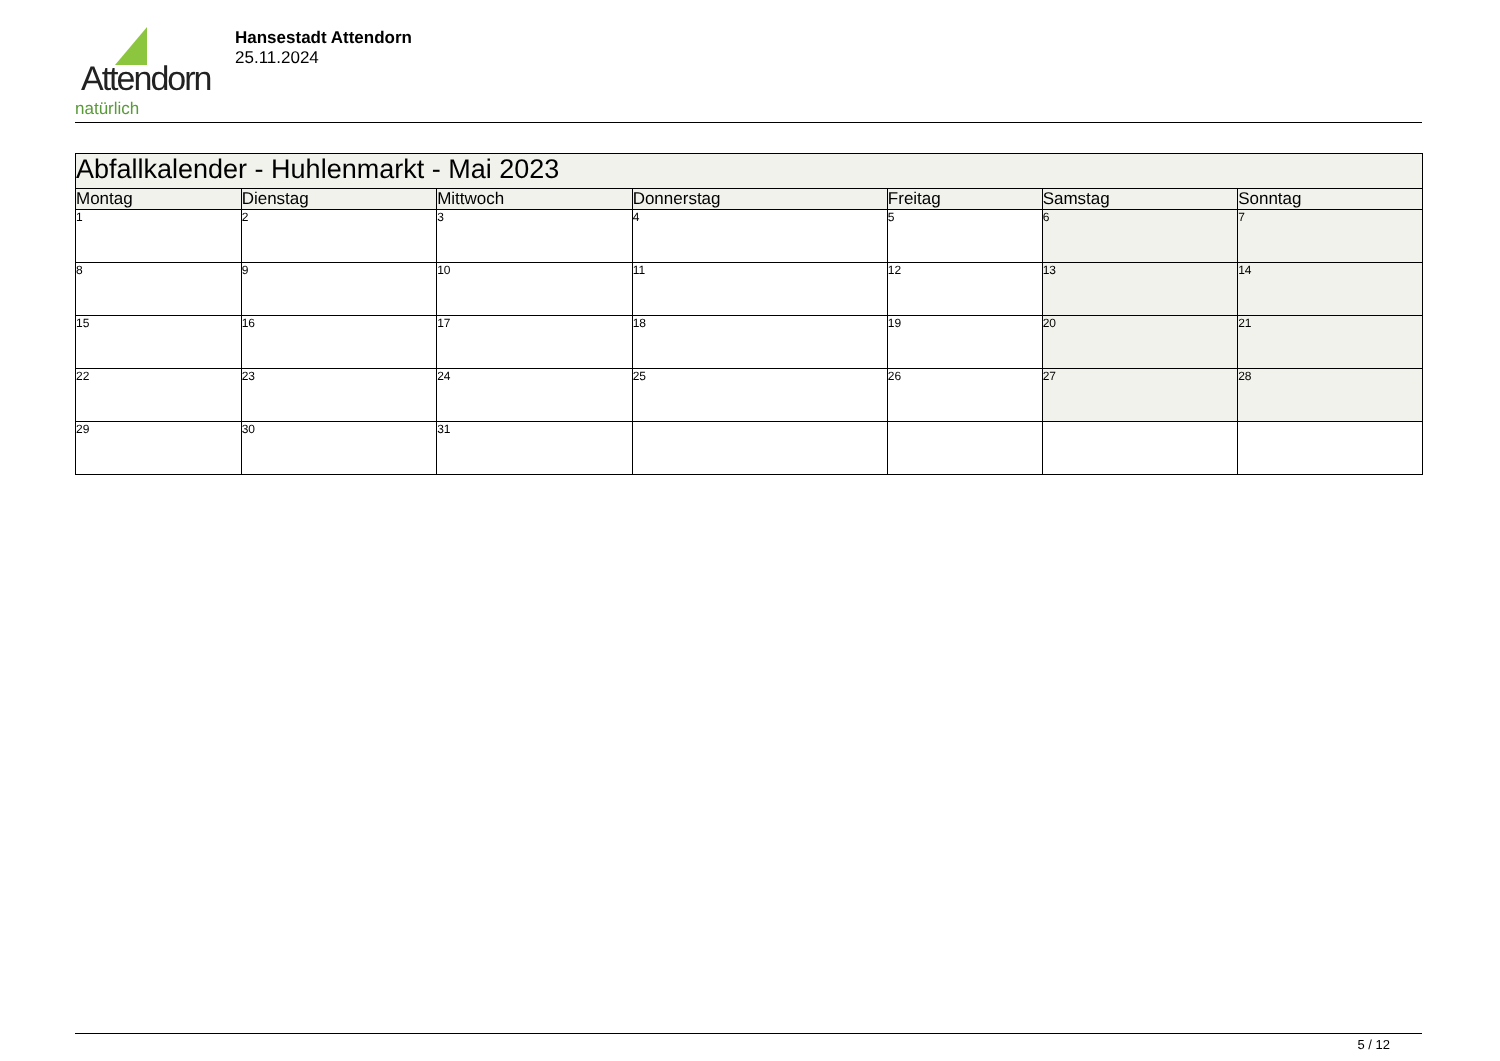Attendorn
natürlich
Hansestadt Attendorn
25.11.2024
| Abfallkalender - Huhlenmarkt - Mai 2023 | | | | | | |
| Montag | Dienstag | Mittwoch | Donnerstag | Freitag | Samstag | Sonntag |
| 1 | 2 | 3 | 4 | 5 | 6 | 7 |
| 8 | 9 | 10 | 11 | 12 | 13 | 14 |
| 15 | 16 | 17 | 18 | 19 | 20 | 21 |
| 22 | 23 | 24 | 25 | 26 | 27 | 28 |
| 29 | 30 | 31 | | | | |
5 / 12